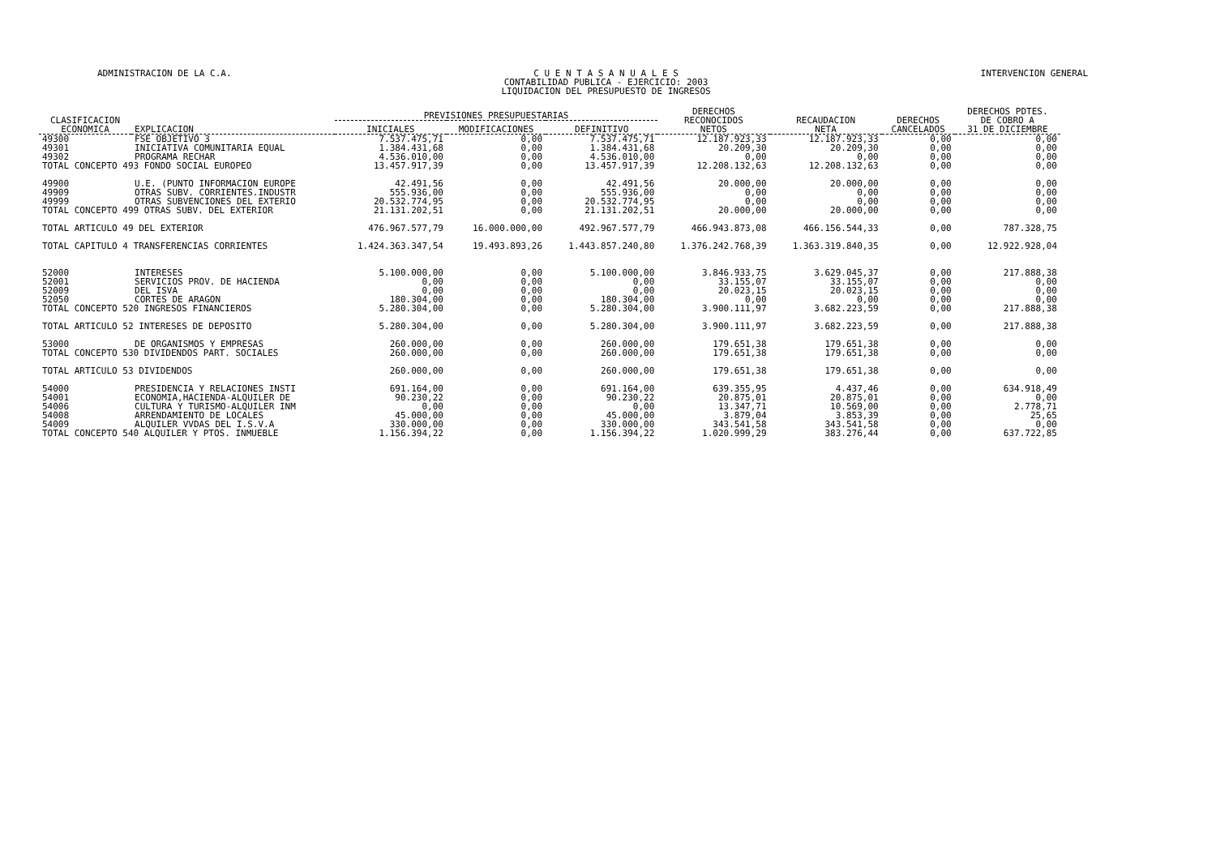ADMINISTRACION DE LA C.A. C U E N T A S A N U A L E S
CONTABILIDAD PUBLICA - EJERCICIO: 2003
LIQUIDACION DEL PRESUPUESTO DE INGRESOS
INTERVENCION GENERAL
| CLASIFICACION ECONOMICA | EXPLICACION | PREVISIONES PRESUPUESTARIAS | | | DERECHOS RECONOCIDOS NETOS | RECAUDACION NETA | DERECHOS CANCELADOS | DERECHOS PDTES. DE COBRO A 31 DE DICIEMBRE |
| --- | --- | --- | --- | --- | --- | --- | --- | --- |
| | | INICIALES | MODIFICACIONES | DEFINITIVO | | | | |
| 49300 | FSE OBJETIVO 3 | 7.537.475,71 | 0,00 | 7.537.475,71 | 12.187.923,33 | 12.187.923,33 | 0,00 | 0,00 |
| 49301 | INICIATIVA COMUNITARIA EQUAL | 1.384.431,68 | 0,00 | 1.384.431,68 | 20.209,30 | 20.209,30 | 0,00 | 0,00 |
| 49302 | PROGRAMA RECHAR | 4.536.010,00 | 0,00 | 4.536.010,00 | 0,00 | 0,00 | 0,00 | 0,00 |
| TOTAL CONCEPTO 493 FONDO SOCIAL EUROPEO | | 13.457.917,39 | 0,00 | 13.457.917,39 | 12.208.132,63 | 12.208.132,63 | 0,00 | 0,00 |
| 49900 | U.E. (PUNTO INFORMACION EUROPE | 42.491,56 | 0,00 | 42.491,56 | 20.000,00 | 20.000,00 | 0,00 | 0,00 |
| 49909 | OTRAS SUBV. CORRIENTES.INDUSTR | 555.936,00 | 0,00 | 555.936,00 | 0,00 | 0,00 | 0,00 | 0,00 |
| 49999 | OTRAS SUBVENCIONES DEL EXTERIO | 20.532.774,95 | 0,00 | 20.532.774,95 | 0,00 | 0,00 | 0,00 | 0,00 |
| TOTAL CONCEPTO 499 OTRAS SUBV. DEL EXTERIOR | | 21.131.202,51 | 0,00 | 21.131.202,51 | 20.000,00 | 20.000,00 | 0,00 | 0,00 |
| TOTAL ARTICULO 49 DEL EXTERIOR | | 476.967.577,79 | 16.000.000,00 | 492.967.577,79 | 466.943.873,08 | 466.156.544,33 | 0,00 | 787.328,75 |
| TOTAL CAPITULO 4 TRANSFERENCIAS CORRIENTES | | 1.424.363.347,54 | 19.493.893,26 | 1.443.857.240,80 | 1.376.242.768,39 | 1.363.319.840,35 | 0,00 | 12.922.928,04 |
| 52000 | INTERESES | 5.100.000,00 | 0,00 | 5.100.000,00 | 3.846.933,75 | 3.629.045,37 | 0,00 | 217.888,38 |
| 52001 | SERVICIOS PROV. DE HACIENDA | 0,00 | 0,00 | 0,00 | 33.155,07 | 33.155,07 | 0,00 | 0,00 |
| 52009 | DEL ISVA | 0,00 | 0,00 | 0,00 | 20.023,15 | 20.023,15 | 0,00 | 0,00 |
| 52050 | CORTES DE ARAGON | 180.304,00 | 0,00 | 180.304,00 | 0,00 | 0,00 | 0,00 | 0,00 |
| TOTAL CONCEPTO 520 INGRESOS FINANCIEROS | | 5.280.304,00 | 0,00 | 5.280.304,00 | 3.900.111,97 | 3.682.223,59 | 0,00 | 217.888,38 |
| TOTAL ARTICULO 52 INTERESES DE DEPOSITO | | 5.280.304,00 | 0,00 | 5.280.304,00 | 3.900.111,97 | 3.682.223,59 | 0,00 | 217.888,38 |
| 53000 | DE ORGANISMOS Y EMPRESAS | 260.000,00 | 0,00 | 260.000,00 | 179.651,38 | 179.651,38 | 0,00 | 0,00 |
| TOTAL CONCEPTO 530 DIVIDENDOS PART. SOCIALES | | 260.000,00 | 0,00 | 260.000,00 | 179.651,38 | 179.651,38 | 0,00 | 0,00 |
| TOTAL ARTICULO 53 DIVIDENDOS | | 260.000,00 | 0,00 | 260.000,00 | 179.651,38 | 179.651,38 | 0,00 | 0,00 |
| 54000 | PRESIDENCIA Y RELACIONES INSTI | 691.164,00 | 0,00 | 691.164,00 | 639.355,95 | 4.437,46 | 0,00 | 634.918,49 |
| 54001 | ECONOMIA,HACIENDA-ALQUILER DE | 90.230,22 | 0,00 | 90.230,22 | 20.875,01 | 20.875,01 | 0,00 | 0,00 |
| 54006 | CULTURA Y TURISMO-ALQUILER INM | 0,00 | 0,00 | 0,00 | 13.347,71 | 10.569,00 | 0,00 | 2.778,71 |
| 54008 | ARRENDAMIENTO DE LOCALES | 45.000,00 | 0,00 | 45.000,00 | 3.879,04 | 3.853,39 | 0,00 | 25,65 |
| 54009 | ALQUILER VVDAS DEL I.S.V.A | 330.000,00 | 0,00 | 330.000,00 | 343.541,58 | 343.541,58 | 0,00 | 0,00 |
| TOTAL CONCEPTO 540 ALQUILER Y PTOS. INMUEBLE | | 1.156.394,22 | 0,00 | 1.156.394,22 | 1.020.999,29 | 383.276,44 | 0,00 | 637.722,85 |